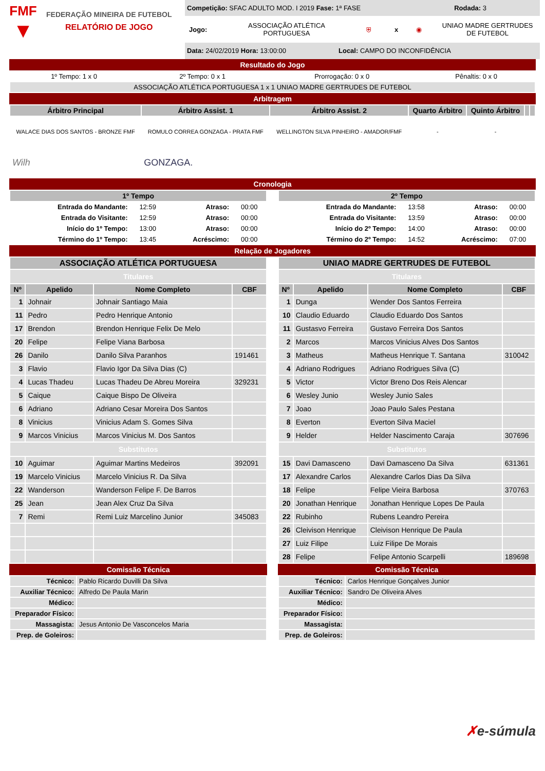FMF
▼
FEDERAÇÃO MINEIRA DE FUTEBOL
RELATÓRIO DE JOGO
Competição: SFAC ADULTO MOD. I 2019 Fase: 1ª FASE Rodada: 3
Jogo: ASSOCIAÇÃO ATLÉTICA PORTUGUESA ⛨ x ◉ UNIAO MADRE GERTRUDES DE FUTEBOL
Data: 24/02/2019 Hora: 13:00:00 Local: CAMPO DO INCONFIDÊNCIA
Resultado do Jogo
| 1º Tempo: 1 x 0 | 2º Tempo: 0 x 1 | Prorrogação: 0 x 0 | Pênaltis: 0 x 0 |
| ASSOCIAÇÃO ATLÉTICA PORTUGUESA 1 x 1 UNIAO MADRE GERTRUDES DE FUTEBOL | | | |
Arbitragem
| Árbitro Principal | Árbitro Assist. 1 | Árbitro Assist. 2 | Quarto Árbitro | Quinto Árbitro | | |
| --- | --- | --- | --- | --- | --- | --- |
| WALACE DIAS DOS SANTOS - BRONZE FMF | ROMULO CORREA GONZAGA - PRATA FMF | WELLINGTON SILVA PINHEIRO - AMADOR/FMF | - | - | | |
| Wilh | GONZAGA. | | | | | |
Cronologia
| 1º Tempo | | | |
| --- | --- | --- | --- |
| Entrada do Mandante: | 12:59 | Atraso: | 00:00 |
| Entrada do Visitante: | 12:59 | Atraso: | 00:00 |
| Início do 1º Tempo: | 13:00 | Atraso: | 00:00 |
| Término do 1º Tempo: | 13:45 | Acréscimo: | 00:00 |
| 2º Tempo | | | |
| --- | --- | --- | --- |
| Entrada do Mandante: | 13:58 | Atraso: | 00:00 |
| Entrada do Visitante: | 13:59 | Atraso: | 00:00 |
| Início do 2º Tempo: | 14:00 | Atraso: | 00:00 |
| Término do 2º Tempo: | 14:52 | Acréscimo: | 07:00 |
Relação de Jogadores
| ASSOCIAÇÃO ATLÉTICA PORTUGUESA | | | |
| --- | --- | --- | --- |
| Titulares | | | |
| Nº | Apelido | Nome Completo | CBF |
| 1 | Johnair | Johnair Santiago Maia | |
| 11 | Pedro | Pedro Henrique Antonio | |
| 17 | Brendon | Brendon Henrique Felix De Melo | |
| 20 | Felipe | Felipe Viana Barbosa | |
| 26 | Danilo | Danilo Silva Paranhos | 191461 |
| 3 | Flavio | Flavio Igor Da Silva Dias (C) | |
| 4 | Lucas Thadeu | Lucas Thadeu De Abreu Moreira | 329231 |
| 5 | Caique | Caique Bispo De Oliveira | |
| 6 | Adriano | Adriano Cesar Moreira Dos Santos | |
| 8 | Vinicius | Vinicius Adam S. Gomes Silva | |
| 9 | Marcos Vinicius | Marcos Vinicius M. Dos Santos | |
| Substitutos | | | |
| 10 | Aguimar | Aguimar Martins Medeiros | 392091 |
| 19 | Marcelo Vinicius | Marcelo Vinicius R. Da Silva | |
| 22 | Wanderson | Wanderson Felipe F. De Barros | |
| 25 | Jean | Jean Alex Cruz Da Silva | |
| 7 | Remi | Remi Luiz Marcelino Junior | 345083 |
Comissão Técnica
| Técnico: | Pablo Ricardo Duvilli Da Silva |
| Auxiliar Técnico: | Alfredo De Paula Marin |
| Médico: | |
| Preparador Físico: | |
| Massagista: | Jesus Antonio De Vasconcelos Maria |
| Prep. de Goleiros: | |
| UNIAO MADRE GERTRUDES DE FUTEBOL | | | |
| --- | --- | --- | --- |
| Titulares | | | |
| Nº | Apelido | Nome Completo | CBF |
| 1 | Dunga | Wender Dos Santos Ferreira | |
| 10 | Claudio Eduardo | Claudio Eduardo Dos Santos | |
| 11 | Gustasvo Ferreira | Gustavo Ferreira Dos Santos | |
| 2 | Marcos | Marcos Vinicius Alves Dos Santos | |
| 3 | Matheus | Matheus Henrique T. Santana | 310042 |
| 4 | Adriano Rodrigues | Adriano Rodrigues Silva (C) | |
| 5 | Victor | Victor Breno Dos Reis Alencar | |
| 6 | Wesley Junio | Wesley Junio Sales | |
| 7 | Joao | Joao Paulo Sales Pestana | |
| 8 | Everton | Everton Silva Maciel | |
| 9 | Helder | Helder Nascimento Caraja | 307696 |
| Substitutos | | | |
| 15 | Davi Damasceno | Davi Damasceno Da Silva | 631361 |
| 17 | Alexandre Carlos | Alexandre Carlos Dias Da Silva | |
| 18 | Felipe | Felipe Vieira Barbosa | 370763 |
| 20 | Jonathan Henrique | Jonathan Henrique Lopes De Paula | |
| 22 | Rubinho | Rubens Leandro Pereira | |
| 26 | Cleivison Henrique | Cleivison Henrique De Paula | |
| 27 | Luiz Filipe | Luiz Filipe De Morais | |
| 28 | Felipe | Felipe Antonio Scarpelli | 189698 |
Comissão Técnica
| Técnico: | Carlos Henrique Gonçalves Junior |
| Auxiliar Técnico: | Sandro De Oliveira Alves |
| Médico: | |
| Preparador Físico: | |
| Massagista: | |
| Prep. de Goleiros: | |
✗e-súmula